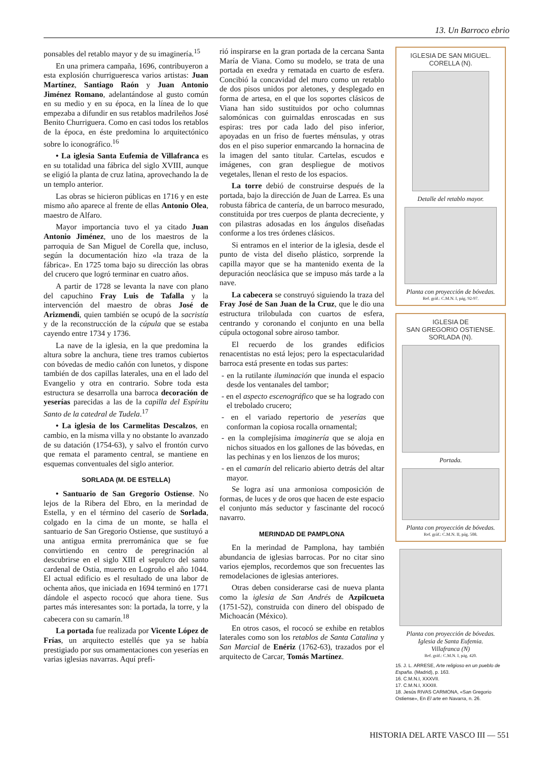13. Un Barroco ebrio
ponsables del retablo mayor y de su imaginería.<sup>15</sup>
En una primera campaña, 1696, contribuyeron a esta explosión churrigueresca varios artistas: Juan Martínez, Santiago Raón y Juan Antonio Jiménez Romano, adelantándose al gusto común en su medio y en su época, en la línea de lo que empezaba a difundir en sus retablos madrileños José Benito Churriguera. Como en casi todos los retablos de la época, en éste predomina lo arquitectónico sobre lo iconográfico.<sup>16</sup>
• La iglesia Santa Eufemia de Villafranca es en su totalidad una fábrica del siglo XVIII, aunque se eligió la planta de cruz latina, aprovechando la de un templo anterior.
Las obras se hicieron públicas en 1716 y en este mismo año aparece al frente de ellas Antonio Olea, maestro de Alfaro.
Mayor importancia tuvo el ya citado Juan Antonio Jiménez, uno de los maestros de la parroquia de San Miguel de Corella que, incluso, según la documentación hizo «la traza de la fábrica». En 1725 toma bajo su dirección las obras del crucero que logró terminar en cuatro años.
A partir de 1728 se levanta la nave con plano del capuchino Fray Luis de Tafalla y la intervención del maestro de obras José de Arizmendi, quien también se ocupó de la sacristía y de la reconstrucción de la cúpula que se estaba cayendo entre 1734 y 1736.
La nave de la iglesia, en la que predomina la altura sobre la anchura, tiene tres tramos cubiertos con bóvedas de medio cañón con lunetos, y dispone también de dos capillas laterales, una en el lado del Evangelio y otra en contrario. Sobre toda esta estructura se desarrolla una barroca decoración de yeserías parecidas a las de la capilla del Espíritu Santo de la catedral de Tudela.<sup>17</sup>
• La iglesia de los Carmelitas Descalzos, en cambio, en la misma villa y no obstante lo avanzado de su datación (1754-63), y salvo el frontón curvo que remata el paramento central, se mantiene en esquemas conventuales del siglo anterior.
SORLADA (M. DE ESTELLA)
• Santuario de San Gregorio Ostiense. No lejos de la Ribera del Ebro, en la merindad de Estella, y en el término del caserío de Sorlada, colgado en la cima de un monte, se halla el santuario de San Gregorio Ostiense, que sustituyó a una antigua ermita prerrománica que se fue convirtiendo en centro de peregrinación al descubrirse en el siglo XIII el sepulcro del santo cardenal de Ostia, muerto en Logroño el año 1044. El actual edificio es el resultado de una labor de ochenta años, que iniciada en 1694 terminó en 1771 dándole el aspecto rococó que ahora tiene. Sus partes más interesantes son: la portada, la torre, y la cabecera con su camarín.<sup>18</sup>
La portada fue realizada por Vicente López de Frías, un arquitecto estellés que ya se había prestigiado por sus ornamentaciones con yeserías en varias iglesias navarras. Aquí prefi-
rió inspirarse en la gran portada de la cercana Santa María de Viana. Como su modelo, se trata de una portada en exedra y rematada en cuarto de esfera. Concibió la concavidad del muro como un retablo de dos pisos unidos por aletones, y desplegado en forma de artesa, en el que los soportes clásicos de Viana han sido sustituidos por ocho columnas salomónicas con guirnaldas enroscadas en sus espiras: tres por cada lado del piso inferior, apoyadas en un friso de fuertes ménsulas, y otras dos en el piso superior enmarcando la hornacina de la imagen del santo titular. Cartelas, escudos e imágenes, con gran despliegue de motivos vegetales, llenan el resto de los espacios.
La torre debió de construirse después de la portada, bajo la dirección de Juan de Larrea. Es una robusta fábrica de cantería, de un barroco mesurado, constituida por tres cuerpos de planta decreciente, y con pilastras adosadas en los ángulos diseñadas conforme a los tres órdenes clásicos.
Si entramos en el interior de la iglesia, desde el punto de vista del diseño plástico, sorprende la capilla mayor que se ha mantenido exenta de la depuración neoclásica que se impuso más tarde a la nave.
La cabecera se construyó siguiendo la traza del Fray José de San Juan de la Cruz, que le dio una estructura trilobulada con cuartos de esfera, centrando y coronando el conjunto en una bella cúpula octogonal sobre airoso tambor.
El recuerdo de los grandes edificios renacentistas no está lejos; pero la espectacularidad barroca está presente en todas sus partes:
- en la rutilante iluminación que inunda el espacio desde los ventanales del tambor;
- en el aspecto escenográfico que se ha logrado con el trebolado crucero;
- en el variado repertorio de yeserías que conforman la copiosa rocalla ornamental;
- en la complejísima imaginería que se aloja en nichos situados en los gallones de las bóvedas, en las pechinas y en los lienzos de los muros;
- en el camarín del relicario abierto detrás del altar mayor.
Se logra así una armoniosa composición de formas, de luces y de oros que hacen de este espacio el conjunto más seductor y fascinante del rococó navarro.
MERINDAD DE PAMPLONA
En la merindad de Pamplona, hay también abundancia de iglesias barrocas. Por no citar sino varios ejemplos, recordemos que son frecuentes las remodelaciones de iglesias anteriores.
Otras deben considerarse casi de nueva planta como la iglesia de San Andrés de Azpilcueta (1751-52), construida con dinero del obispado de Michoacán (México).
En otros casos, el rococó se exhibe en retablos laterales como son los retablos de Santa Catalina y San Marcial de Enériz (1762-63), trazados por el arquitecto de Carcar, Tomás Martínez.
IGLESIA DE SAN MIGUEL.
CORELLA (N).
Detalle del retablo mayor.
Planta con proyección de bóvedas.
Ref. gráf.: C.M.N. I, pág. 92-97.
IGLESIA DE
SAN GREGORIO OSTIENSE.
SORLADA (N).
Portada.
Planta con proyección de bóvedas.
Ref. gráf.: C.M.N. II, pág. 508.
Planta con proyección de bóvedas.
Iglesia de Santa Eufemia.
Villafranca (N)
Ref. gráf.: C.M.N. I, pág. 420.
15. J. L. ARRESE, Arte religioso en un pueblo de España. (Madrid), p. 163.
16. C.M.N.I, XXXVII.
17. C.M.N.I, XXXIII.
18. Jesús RIVAS CARMONA, «San Gregorio Ostiense», En El arte en Navarra, n. 26.
HISTORIA DEL ARTE VASCO III — 551